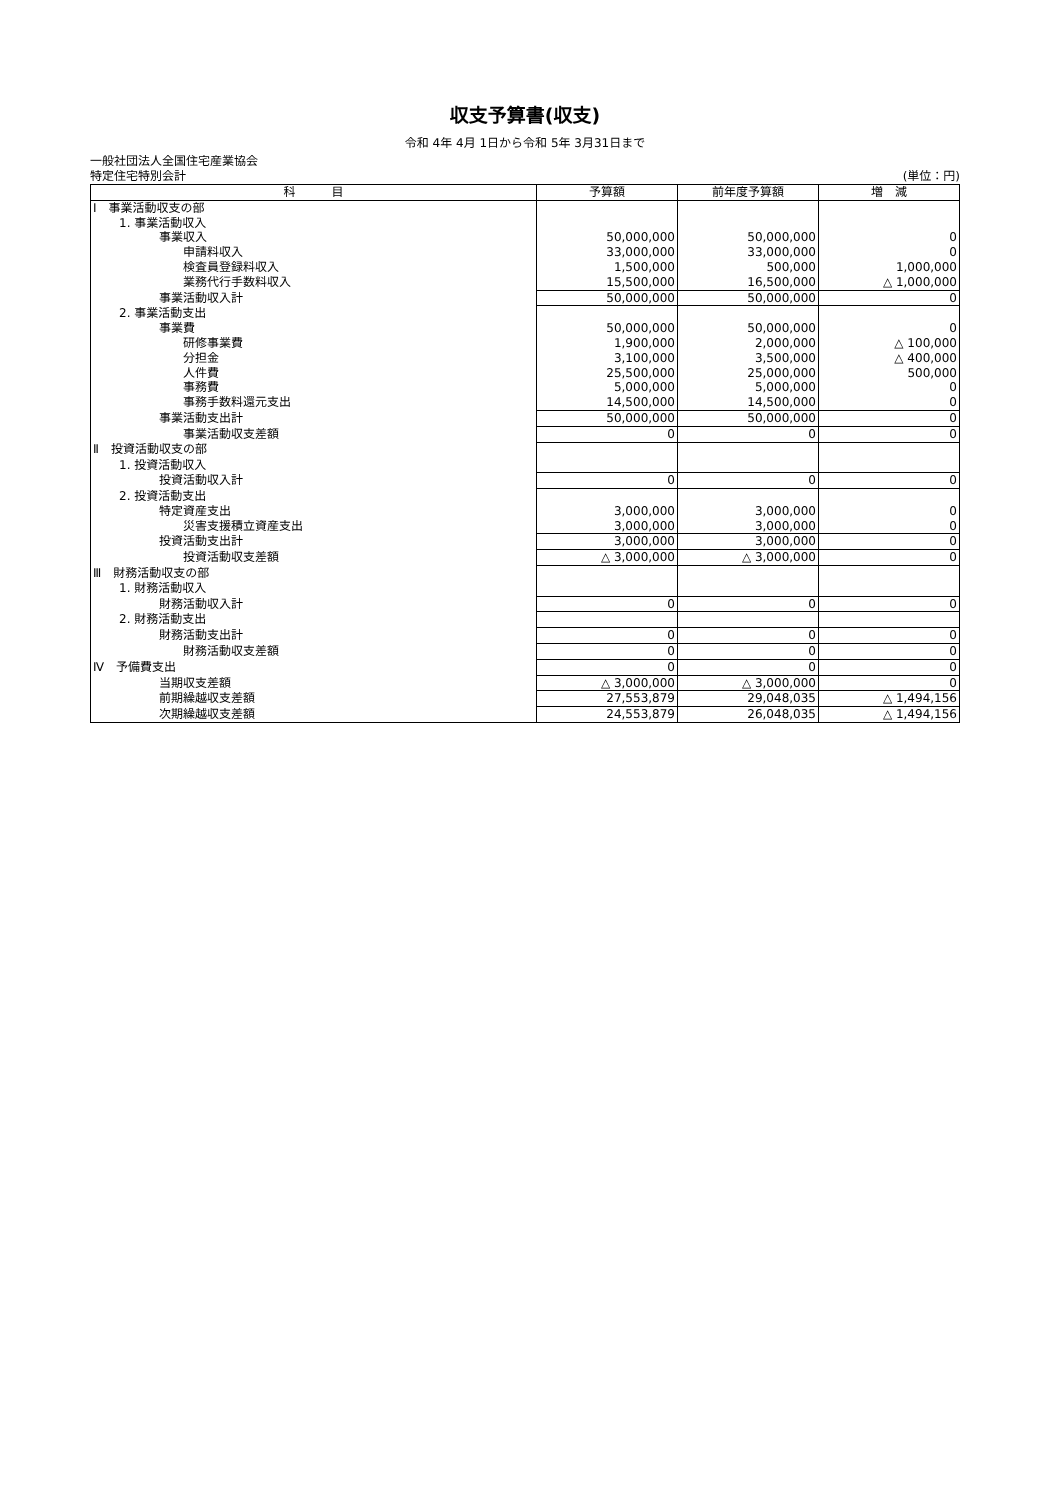収支予算書(収支)
令和 4年 4月 1日から令和 5年 3月31日まで
一般社団法人全国住宅産業協会
特定住宅特別会計 (単位：円)
| 科 目 | 予算額 | 前年度予算額 | 増 減 |
| --- | --- | --- | --- |
| Ⅰ 事業活動収支の部 | | | |
| 1. 事業活動収入 | | | |
| 事業収入 | 50,000,000 | 50,000,000 | 0 |
| 申請料収入 | 33,000,000 | 33,000,000 | 0 |
| 検査員登録料収入 | 1,500,000 | 500,000 | 1,000,000 |
| 業務代行手数料収入 | 15,500,000 | 16,500,000 | △ 1,000,000 |
| 事業活動収入計 | 50,000,000 | 50,000,000 | 0 |
| 2. 事業活動支出 | | | |
| 事業費 | 50,000,000 | 50,000,000 | 0 |
| 研修事業費 | 1,900,000 | 2,000,000 | △ 100,000 |
| 分担金 | 3,100,000 | 3,500,000 | △ 400,000 |
| 人件費 | 25,500,000 | 25,000,000 | 500,000 |
| 事務費 | 5,000,000 | 5,000,000 | 0 |
| 事務手数料還元支出 | 14,500,000 | 14,500,000 | 0 |
| 事業活動支出計 | 50,000,000 | 50,000,000 | 0 |
| 事業活動収支差額 | 0 | 0 | 0 |
| Ⅱ 投資活動収支の部 | | | |
| 1. 投資活動収入 | | | |
| 投資活動収入計 | 0 | 0 | 0 |
| 2. 投資活動支出 | | | |
| 特定資産支出 | 3,000,000 | 3,000,000 | 0 |
| 災害支援積立資産支出 | 3,000,000 | 3,000,000 | 0 |
| 投資活動支出計 | 3,000,000 | 3,000,000 | 0 |
| 投資活動収支差額 | △ 3,000,000 | △ 3,000,000 | 0 |
| Ⅲ 財務活動収支の部 | | | |
| 1. 財務活動収入 | | | |
| 財務活動収入計 | 0 | 0 | 0 |
| 2. 財務活動支出 | | | |
| 財務活動支出計 | 0 | 0 | 0 |
| 財務活動収支差額 | 0 | 0 | 0 |
| Ⅳ 予備費支出 | 0 | 0 | 0 |
| 当期収支差額 | △ 3,000,000 | △ 3,000,000 | 0 |
| 前期繰越収支差額 | 27,553,879 | 29,048,035 | △ 1,494,156 |
| 次期繰越収支差額 | 24,553,879 | 26,048,035 | △ 1,494,156 |